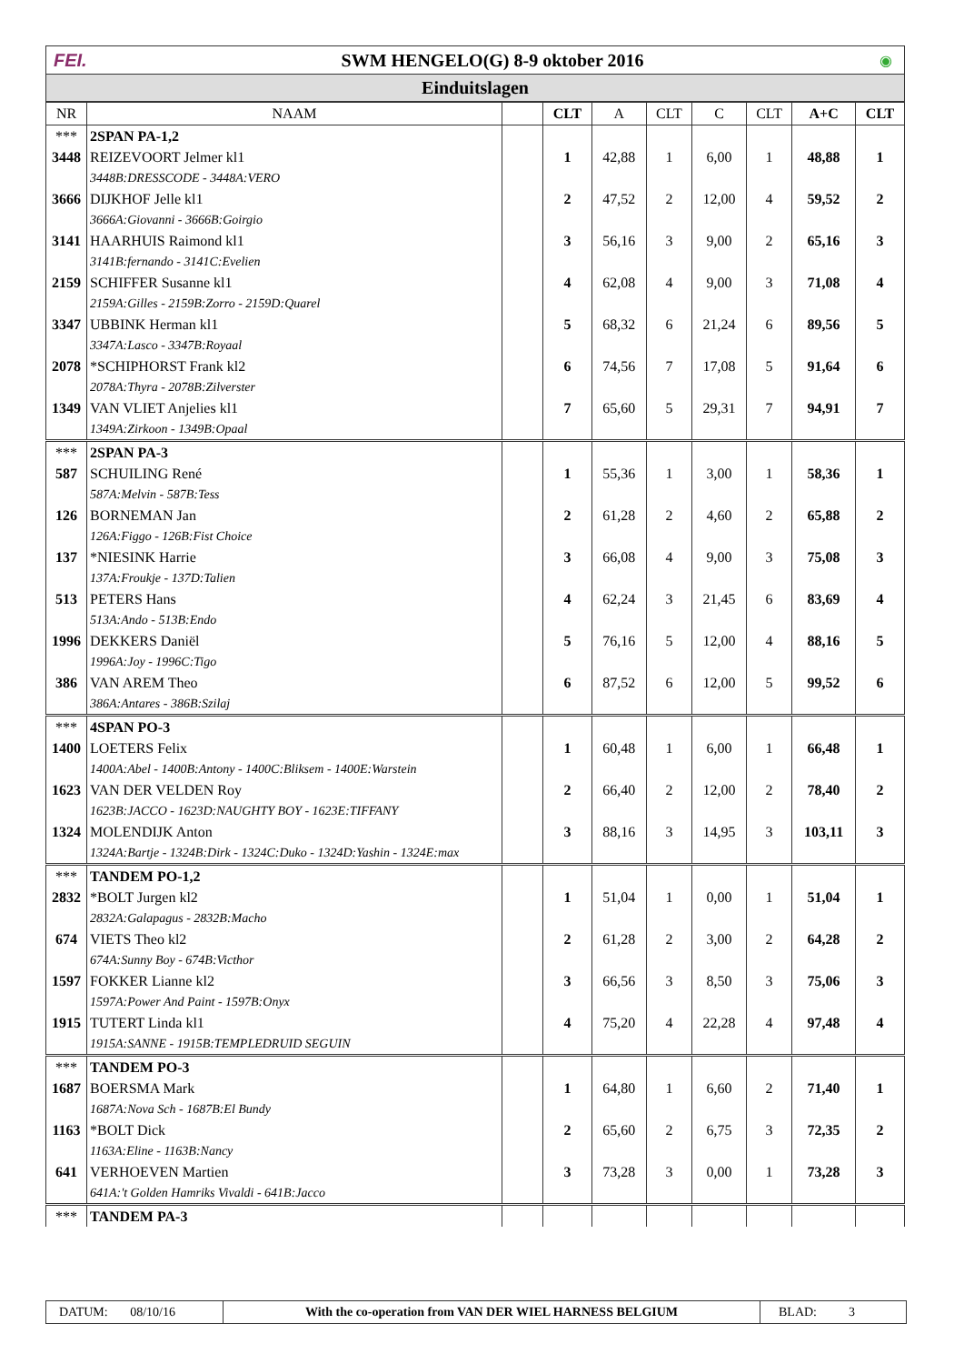FEI.
SWM HENGELO(G) 8-9 oktober 2016
◉
Einduitslagen
| NR | NAAM | | CLT | A | CLT | C | CLT | A+C | CLT |
| --- | --- | --- | --- | --- | --- | --- | --- | --- | --- |
| *** | 2SPAN PA-1,2 | | | | | | | | |
| 3448 | REIZEVOORT Jelmer kl1 | | 1 | 42,88 | 1 | 6,00 | 1 | 48,88 | 1 |
| | 3448B:DRESSCODE - 3448A:VERO | | | | | | | | |
| 3666 | DIJKHOF Jelle kl1 | | 2 | 47,52 | 2 | 12,00 | 4 | 59,52 | 2 |
| | 3666A:Giovanni - 3666B:Goirgio | | | | | | | | |
| 3141 | HAARHUIS Raimond kl1 | | 3 | 56,16 | 3 | 9,00 | 2 | 65,16 | 3 |
| | 3141B:fernando - 3141C:Evelien | | | | | | | | |
| 2159 | SCHIFFER Susanne kl1 | | 4 | 62,08 | 4 | 9,00 | 3 | 71,08 | 4 |
| | 2159A:Gilles - 2159B:Zorro - 2159D:Quarel | | | | | | | | |
| 3347 | UBBINK Herman kl1 | | 5 | 68,32 | 6 | 21,24 | 6 | 89,56 | 5 |
| | 3347A:Lasco - 3347B:Royaal | | | | | | | | |
| 2078 | *SCHIPHORST Frank kl2 | | 6 | 74,56 | 7 | 17,08 | 5 | 91,64 | 6 |
| | 2078A:Thyra - 2078B:Zilverster | | | | | | | | |
| 1349 | VAN VLIET Anjelies kl1 | | 7 | 65,60 | 5 | 29,31 | 7 | 94,91 | 7 |
| | 1349A:Zirkoon - 1349B:Opaal | | | | | | | | |
| *** | 2SPAN PA-3 | | | | | | | | |
| 587 | SCHUILING René | | 1 | 55,36 | 1 | 3,00 | 1 | 58,36 | 1 |
| | 587A:Melvin - 587B:Tess | | | | | | | | |
| 126 | BORNEMAN Jan | | 2 | 61,28 | 2 | 4,60 | 2 | 65,88 | 2 |
| | 126A:Figgo - 126B:Fist Choice | | | | | | | | |
| 137 | *NIESINK Harrie | | 3 | 66,08 | 4 | 9,00 | 3 | 75,08 | 3 |
| | 137A:Froukje - 137D:Talien | | | | | | | | |
| 513 | PETERS Hans | | 4 | 62,24 | 3 | 21,45 | 6 | 83,69 | 4 |
| | 513A:Ando - 513B:Endo | | | | | | | | |
| 1996 | DEKKERS Daniël | | 5 | 76,16 | 5 | 12,00 | 4 | 88,16 | 5 |
| | 1996A:Joy - 1996C:Tigo | | | | | | | | |
| 386 | VAN AREM Theo | | 6 | 87,52 | 6 | 12,00 | 5 | 99,52 | 6 |
| | 386A:Antares - 386B:Szilaj | | | | | | | | |
| *** | 4SPAN PO-3 | | | | | | | | |
| 1400 | LOETERS Felix | | 1 | 60,48 | 1 | 6,00 | 1 | 66,48 | 1 |
| | 1400A:Abel - 1400B:Antony - 1400C:Bliksem - 1400E:Warstein | | | | | | | | |
| 1623 | VAN DER VELDEN Roy | | 2 | 66,40 | 2 | 12,00 | 2 | 78,40 | 2 |
| | 1623B:JACCO - 1623D:NAUGHTY BOY - 1623E:TIFFANY | | | | | | | | |
| 1324 | MOLENDIJK Anton | | 3 | 88,16 | 3 | 14,95 | 3 | 103,11 | 3 |
| | 1324A:Bartje - 1324B:Dirk - 1324C:Duko - 1324D:Yashin - 1324E:max | | | | | | | | |
| *** | TANDEM PO-1,2 | | | | | | | | |
| 2832 | *BOLT Jurgen kl2 | | 1 | 51,04 | 1 | 0,00 | 1 | 51,04 | 1 |
| | 2832A:Galapagus - 2832B:Macho | | | | | | | | |
| 674 | VIETS Theo kl2 | | 2 | 61,28 | 2 | 3,00 | 2 | 64,28 | 2 |
| | 674A:Sunny Boy - 674B:Victhor | | | | | | | | |
| 1597 | FOKKER Lianne kl2 | | 3 | 66,56 | 3 | 8,50 | 3 | 75,06 | 3 |
| | 1597A:Power And Paint - 1597B:Onyx | | | | | | | | |
| 1915 | TUTERT Linda kl1 | | 4 | 75,20 | 4 | 22,28 | 4 | 97,48 | 4 |
| | 1915A:SANNE - 1915B:TEMPLEDRUID SEGUIN | | | | | | | | |
| *** | TANDEM PO-3 | | | | | | | | |
| 1687 | BOERSMA Mark | | 1 | 64,80 | 1 | 6,60 | 2 | 71,40 | 1 |
| | 1687A:Nova Sch - 1687B:El Bundy | | | | | | | | |
| 1163 | *BOLT Dick | | 2 | 65,60 | 2 | 6,75 | 3 | 72,35 | 2 |
| | 1163A:Eline - 1163B:Nancy | | | | | | | | |
| 641 | VERHOEVEN Martien | | 3 | 73,28 | 3 | 0,00 | 1 | 73,28 | 3 |
| | 641A:'t Golden Hamriks Vivaldi - 641B:Jacco | | | | | | | | |
| *** | TANDEM PA-3 | | | | | | | | |
DATUM: 08/10/16 With the co-operation from VAN DER WIEL HARNESS BELGIUM
BLAD: 3